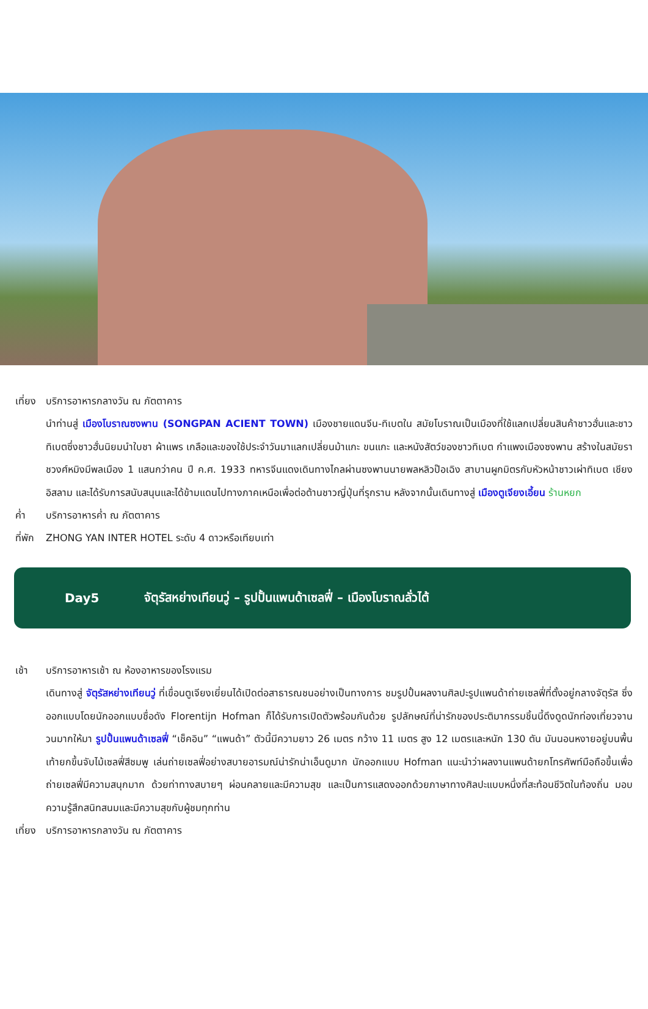เที่ยง
บริการอาหารกลางวัน ณ ภัตตาคาร
นำท่านสู่ เมืองโบราณซงพาน (SONGPAN ACIENT TOWN) เมืองชายแดนจีน-ทิเบตใน สมัยโบราณเป็นเมืองที่ใช้แลกเปลี่ยนสินค้าชาวฮั่นและชาวทิเบตซึ่งชาวฮั่นนิยมนำใบชา ผ้าแพร เกลือและของใช้ประจำวันมาแลกเปลี่ยนม้าแกะ ขนแกะ และหนังสัตว์ของชาวทิเบต กำแพงเมืองซงพาน สร้างในสมัยราชวงศ์หมิงมีพลเมือง 1 แสนกว่าคน ปี ค.ศ. 1933 ทหารจีนแดงเดินทางไกลผ่านซงพานนายพลหลิวป๊อเฉิง สาบานผูกมิตรกับหัวหน้าชาวเผ่าทิเบต เชียงอิสลาม และได้รับการสนับสนุนและได้ข้ามแดนไปทางภาคเหนือเพื่อต่อต้านชาวญี่ปุ่นที่รุกราน หลังจากนั้นเดินทางสู่ เมืองตูเจียงเอี้ยน ร้านหยก
ค่ำ บริการอาหารค่ำ ณ ภัตตาคาร
ที่พัก
ZHONG YAN INTER HOTEL ระดับ 4 ดาวหรือเทียบเท่า
Day5 จัตุรัสหย่างเทียนวู่ – รูปปั้นแพนด้าเซลฟี่ – เมืองโบราณลั่วไต้
เช้า บริการอาหารเช้า ณ ห้องอาหารของโรงแรม
เดินทางสู่ จัตุรัสหย่างเทียนวู่ ที่เขื่อนตูเจียงเยี่ยนได้เปิดต่อสาธารณชนอย่างเป็นทางการ ชมรูปปั้นผลงานศิลปะรูปแพนด้าถ่ายเซลฟี่ที่ตั้งอยู่กลางจัตุรัส ซึ่งออกแบบโดยนักออกแบบชื่อดัง Florentijn Hofman ก็ได้รับการเปิดตัวพร้อมกันด้วย รูปลักษณ์ที่น่ารักของประติมากรรมชิ้นนี้ดึงดูดนักท่องเที่ยวจานวนมากให้มา รูปปั้นแพนด้าเซลฟี่ “เช็คอิน” “แพนด้า” ตัวนี้มีความยาว 26 เมตร กว้าง 11 เมตร สูง 12 เมตรและหนัก 130 ตัน มันนอนหงายอยู่บนพื้น เท้ายกขึ้นจับไม้เซลฟี่สีชมพู เล่นถ่ายเซลฟี่อย่างสบายอารมณ์น่ารักน่าเอ็นดูมาก นักออกแบบ Hofman แนะนำว่าผลงานแพนด้ายกโทรศัพท์มือถือขึ้นเพื่อถ่ายเซลฟี่มีความสนุกมาก ด้วยท่าทางสบายๆ ผ่อนคลายและมีความสุข และเป็นการแสดงออกด้วยภาษาทางศิลปะแบบหนึ่งที่สะท้อนชีวิตในท้องถิ่น มอบความรู้สึกสนิทสนมและมีความสุขกับผู้ชมทุกท่าน
เที่ยง
บริการอาหารกลางวัน ณ ภัตตาคาร